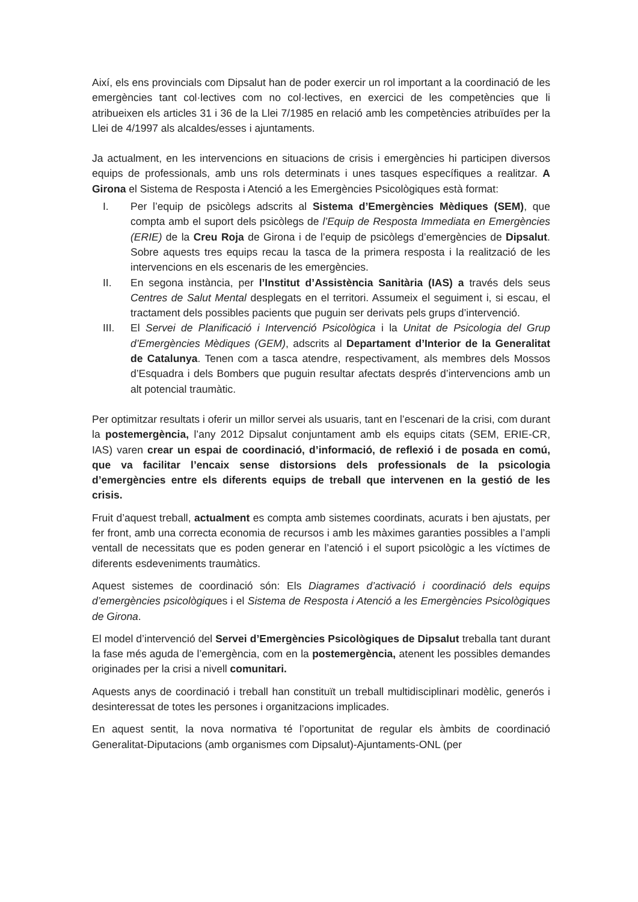Així, els ens provincials com Dipsalut han de poder exercir un rol important a la coordinació de les emergències tant col·lectives com no col·lectives, en exercici de les competències que li atribueixen els articles 31 i 36 de la Llei 7/1985 en relació amb les competències atribuïdes per la Llei de 4/1997 als alcaldes/esses i ajuntaments.
Ja actualment, en les intervencions en situacions de crisis i emergències hi participen diversos equips de professionals, amb uns rols determinats i unes tasques específiques a realitzar. A Girona el Sistema de Resposta i Atenció a les Emergències Psicològiques està format:
I. Per l’equip de psicòlegs adscrits al Sistema d’Emergències Mèdiques (SEM), que compta amb el suport dels psicòlegs de l’Equip de Resposta Immediata en Emergències (ERIE) de la Creu Roja de Girona i de l’equip de psicòlegs d’emergències de Dipsalut. Sobre aquests tres equips recau la tasca de la primera resposta i la realització de les intervencions en els escenaris de les emergències.
II. En segona instància, per l’Institut d’Assistència Sanitària (IAS) a través dels seus Centres de Salut Mental desplegats en el territori. Assumeix el seguiment i, si escau, el tractament dels possibles pacients que puguin ser derivats pels grups d’intervenció.
III. El Servei de Planificació i Intervenció Psicològica i la Unitat de Psicologia del Grup d’Emergències Mèdiques (GEM), adscrits al Departament d’Interior de la Generalitat de Catalunya. Tenen com a tasca atendre, respectivament, als membres dels Mossos d’Esquadra i dels Bombers que puguin resultar afectats després d’intervencions amb un alt potencial traumàtic.
Per optimitzar resultats i oferir un millor servei als usuaris, tant en l’escenari de la crisi, com durant la postemergència, l’any 2012 Dipsalut conjuntament amb els equips citats (SEM, ERIE-CR, IAS) varen crear un espai de coordinació, d’informació, de reflexió i de posada en comú, que va facilitar l’encaix sense distorsions dels professionals de la psicologia d’emergències entre els diferents equips de treball que intervenen en la gestió de les crisis.
Fruit d’aquest treball, actualment es compta amb sistemes coordinats, acurats i ben ajustats, per fer front, amb una correcta economia de recursos i amb les màximes garanties possibles a l’ampli ventall de necessitats que es poden generar en l’atenció i el suport psicològic a les víctimes de diferents esdeveniments traumàtics.
Aquest sistemes de coordinació són: Els Diagrames d’activació i coordinació dels equips d’emergències psicològiques i el Sistema de Resposta i Atenció a les Emergències Psicològiques de Girona.
El model d’intervenció del Servei d’Emergències Psicològiques de Dipsalut treballa tant durant la fase més aguda de l’emergència, com en la postemergència, atenent les possibles demandes originades per la crisi a nivell comunitari.
Aquests anys de coordinació i treball han constituït un treball multidisciplinari modèlic, generós i desinteressat de totes les persones i organitzacions implicades.
En aquest sentit, la nova normativa té l’oportunitat de regular els àmbits de coordinació Generalitat-Diputacions (amb organismes com Dipsalut)-Ajuntaments-ONL (per